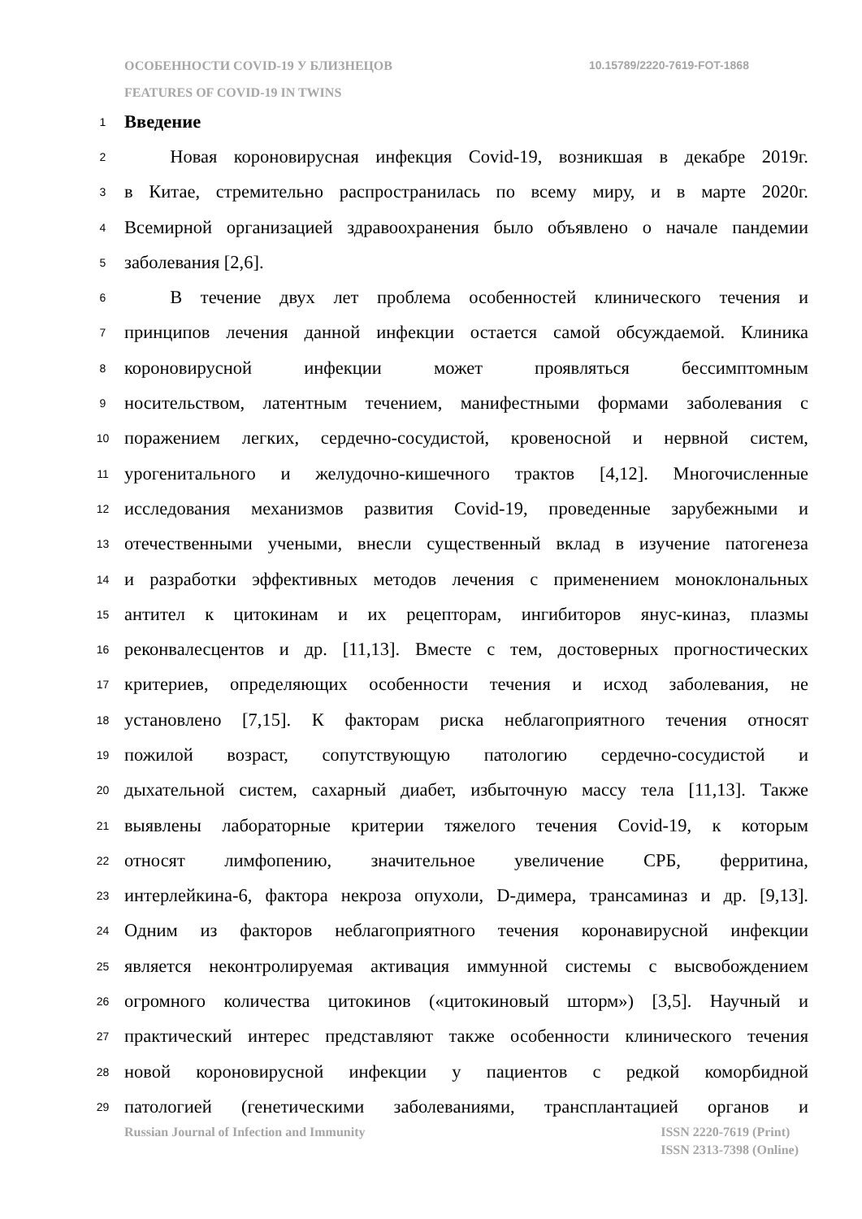ОСОБЕННОСТИ COVID-19 У БЛИЗНЕЦОВ
10.15789/2220-7619-FOT-1868
FEATURES OF COVID-19 IN TWINS
1 Введение
2   Новая короновирусная инфекция Covid-19, возникшая в декабре 2019г.
3 в Китае, стремительно распространилась по всему миру, и в марте 2020г.
4 Всемирной организацией здравоохранения было объявлено о начале пандемии
5 заболевания [2,6].
6   В течение двух лет проблема особенностей клинического течения и
7 принципов лечения данной инфекции остается самой обсуждаемой. Клиника
8 короновирусной инфекции может проявляться бессимптомным
9 носительством, латентным течением, манифестными формами заболевания с
10 поражением легких, сердечно-сосудистой, кровеносной и нервной систем,
11 урогенитального и желудочно-кишечного трактов [4,12]. Многочисленные
12 исследования механизмов развития Covid-19, проведенные зарубежными и
13 отечественными учеными, внесли существенный вклад в изучение патогенеза
14 и разработки эффективных методов лечения с применением моноклональных
15 антител к цитокинам и их рецепторам, ингибиторов янус-киназ, плазмы
16 реконвалесцентов и др. [11,13]. Вместе с тем, достоверных прогностических
17 критериев, определяющих особенности течения и исход заболевания, не
18 установлено [7,15]. К факторам риска неблагоприятного течения относят
19 пожилой возраст, сопутствующую патологию сердечно-сосудистой и
20 дыхательной систем, сахарный диабет, избыточную массу тела [11,13]. Также
21 выявлены лабораторные критерии тяжелого течения Covid-19, к которым
22 относят лимфопению, значительное увеличение СРБ, ферритина,
23 интерлейкина-6, фактора некроза опухоли, D-димера, трансаминаз и др. [9,13].
24 Одним из факторов неблагоприятного течения коронавирусной инфекции
25 является неконтролируемая активация иммунной системы с высвобождением
26 огромного количества цитокинов («цитокиновый шторм») [3,5]. Научный и
27 практический интерес представляют также особенности клинического течения
28 новой короновирусной инфекции у пациентов с редкой коморбидной
29 патологией (генетическими заболеваниями, трансплантацией органов и
Russian Journal of Infection and Immunity
ISSN 2220-7619 (Print)
ISSN 2313-7398 (Online)